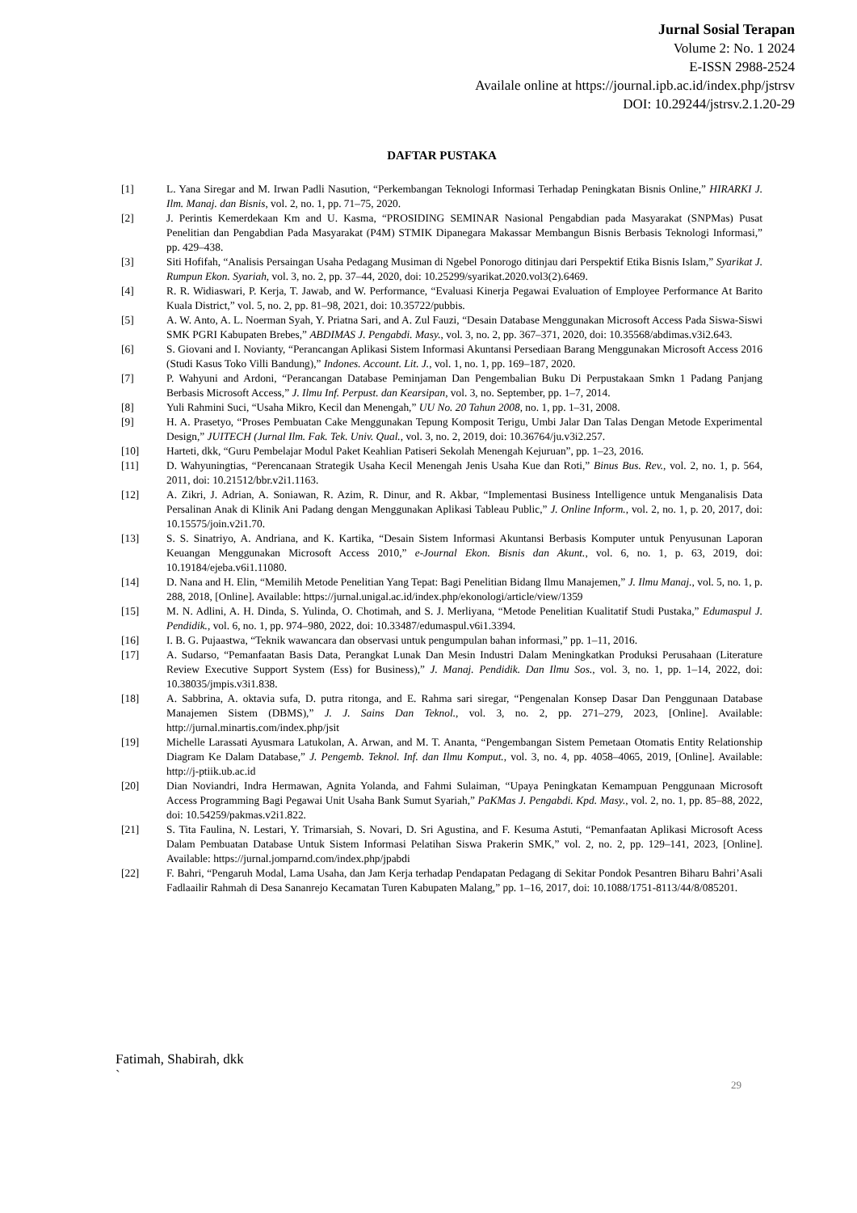Jurnal Sosial Terapan
Volume 2: No. 1 2024
E-ISSN 2988-2524
Availale online at https://journal.ipb.ac.id/index.php/jstrsv
DOI: 10.29244/jstrsv.2.1.20-29
DAFTAR PUSTAKA
[1] L. Yana Siregar and M. Irwan Padli Nasution, “Perkembangan Teknologi Informasi Terhadap Peningkatan Bisnis Online,” HIRARKI J. Ilm. Manaj. dan Bisnis, vol. 2, no. 1, pp. 71–75, 2020.
[2] J. Perintis Kemerdekaan Km and U. Kasma, “PROSIDING SEMINAR Nasional Pengabdian pada Masyarakat (SNPMas) Pusat Penelitian dan Pengabdian Pada Masyarakat (P4M) STMIK Dipanegara Makassar Membangun Bisnis Berbasis Teknologi Informasi,” pp. 429–438.
[3] Siti Hofifah, “Analisis Persaingan Usaha Pedagang Musiman di Ngebel Ponorogo ditinjau dari Perspektif Etika Bisnis Islam,” Syarikat J. Rumpun Ekon. Syariah, vol. 3, no. 2, pp. 37–44, 2020, doi: 10.25299/syarikat.2020.vol3(2).6469.
[4] R. R. Widiaswari, P. Kerja, T. Jawab, and W. Performance, “Evaluasi Kinerja Pegawai Evaluation of Employee Performance At Barito Kuala District,” vol. 5, no. 2, pp. 81–98, 2021, doi: 10.35722/pubbis.
[5] A. W. Anto, A. L. Noerman Syah, Y. Priatna Sari, and A. Zul Fauzi, “Desain Database Menggunakan Microsoft Access Pada Siswa-Siswi SMK PGRI Kabupaten Brebes,” ABDIMAS J. Pengabdi. Masy., vol. 3, no. 2, pp. 367–371, 2020, doi: 10.35568/abdimas.v3i2.643.
[6] S. Giovani and I. Novianty, “Perancangan Aplikasi Sistem Informasi Akuntansi Persediaan Barang Menggunakan Microsoft Access 2016 (Studi Kasus Toko Villi Bandung),” Indones. Account. Lit. J., vol. 1, no. 1, pp. 169–187, 2020.
[7] P. Wahyuni and Ardoni, “Perancangan Database Peminjaman Dan Pengembalian Buku Di Perpustakaan Smkn 1 Padang Panjang Berbasis Microsoft Access,” J. Ilmu Inf. Perpust. dan Kearsipan, vol. 3, no. September, pp. 1–7, 2014.
[8] Yuli Rahmini Suci, “Usaha Mikro, Kecil dan Menengah,” UU No. 20 Tahun 2008, no. 1, pp. 1–31, 2008.
[9] H. A. Prasetyo, “Proses Pembuatan Cake Menggunakan Tepung Komposit Terigu, Umbi Jalar Dan Talas Dengan Metode Experimental Design,” JUITECH (Jurnal Ilm. Fak. Tek. Univ. Qual., vol. 3, no. 2, 2019, doi: 10.36764/ju.v3i2.257.
[10] Harteti, dkk, “Guru Pembelajar Modul Paket Keahlian Patiseri Sekolah Menengah Kejuruan”, pp. 1–23, 2016.
[11] D. Wahyuningtias, “Perencanaan Strategik Usaha Kecil Menengah Jenis Usaha Kue dan Roti,” Binus Bus. Rev., vol. 2, no. 1, p. 564, 2011, doi: 10.21512/bbr.v2i1.1163.
[12] A. Zikri, J. Adrian, A. Soniawan, R. Azim, R. Dinur, and R. Akbar, “Implementasi Business Intelligence untuk Menganalisis Data Persalinan Anak di Klinik Ani Padang dengan Menggunakan Aplikasi Tableau Public,” J. Online Inform., vol. 2, no. 1, p. 20, 2017, doi: 10.15575/join.v2i1.70.
[13] S. S. Sinatriyo, A. Andriana, and K. Kartika, “Desain Sistem Informasi Akuntansi Berbasis Komputer untuk Penyusunan Laporan Keuangan Menggunakan Microsoft Access 2010,” e-Journal Ekon. Bisnis dan Akunt., vol. 6, no. 1, p. 63, 2019, doi: 10.19184/ejeba.v6i1.11080.
[14] D. Nana and H. Elin, “Memilih Metode Penelitian Yang Tepat: Bagi Penelitian Bidang Ilmu Manajemen,” J. Ilmu Manaj., vol. 5, no. 1, p. 288, 2018, [Online]. Available: https://jurnal.unigal.ac.id/index.php/ekonologi/article/view/1359
[15] M. N. Adlini, A. H. Dinda, S. Yulinda, O. Chotimah, and S. J. Merliyana, “Metode Penelitian Kualitatif Studi Pustaka,” Edumaspul J. Pendidik., vol. 6, no. 1, pp. 974–980, 2022, doi: 10.33487/edumaspul.v6i1.3394.
[16] I. B. G. Pujaastwa, “Teknik wawancara dan observasi untuk pengumpulan bahan informasi,” pp. 1–11, 2016.
[17] A. Sudarso, “Pemanfaatan Basis Data, Perangkat Lunak Dan Mesin Industri Dalam Meningkatkan Produksi Perusahaan (Literature Review Executive Support System (Ess) for Business),” J. Manaj. Pendidik. Dan Ilmu Sos., vol. 3, no. 1, pp. 1–14, 2022, doi: 10.38035/jmpis.v3i1.838.
[18] A. Sabbrina, A. oktavia sufa, D. putra ritonga, and E. Rahma sari siregar, “Pengenalan Konsep Dasar Dan Penggunaan Database Manajemen Sistem (DBMS),” J. J. Sains Dan Teknol., vol. 3, no. 2, pp. 271–279, 2023, [Online]. Available: http://jurnal.minartis.com/index.php/jsit
[19] Michelle Larassati Ayusmara Latukolan, A. Arwan, and M. T. Ananta, “Pengembangan Sistem Pemetaan Otomatis Entity Relationship Diagram Ke Dalam Database,” J. Pengemb. Teknol. Inf. dan Ilmu Komput., vol. 3, no. 4, pp. 4058–4065, 2019, [Online]. Available: http://j-ptiik.ub.ac.id
[20] Dian Noviandri, Indra Hermawan, Agnita Yolanda, and Fahmi Sulaiman, “Upaya Peningkatan Kemampuan Penggunaan Microsoft Access Programming Bagi Pegawai Unit Usaha Bank Sumut Syariah,” PaKMas J. Pengabdi. Kpd. Masy., vol. 2, no. 1, pp. 85–88, 2022, doi: 10.54259/pakmas.v2i1.822.
[21] S. Tita Faulina, N. Lestari, Y. Trimarsiah, S. Novari, D. Sri Agustina, and F. Kesuma Astuti, “Pemanfaatan Aplikasi Microsoft Acess Dalam Pembuatan Database Untuk Sistem Informasi Pelatihan Siswa Prakerin SMK,” vol. 2, no. 2, pp. 129–141, 2023, [Online]. Available: https://jurnal.jomparnd.com/index.php/jpabdi
[22] F. Bahri, “Pengaruh Modal, Lama Usaha, dan Jam Kerja terhadap Pendapatan Pedagang di Sekitar Pondok Pesantren Biharu Bahri’Asali Fadlaailir Rahmah di Desa Sananrejo Kecamatan Turen Kabupaten Malang,” pp. 1–16, 2017, doi: 10.1088/1751-8113/44/8/085201.
Fatimah, Shabirah, dkk
`
29